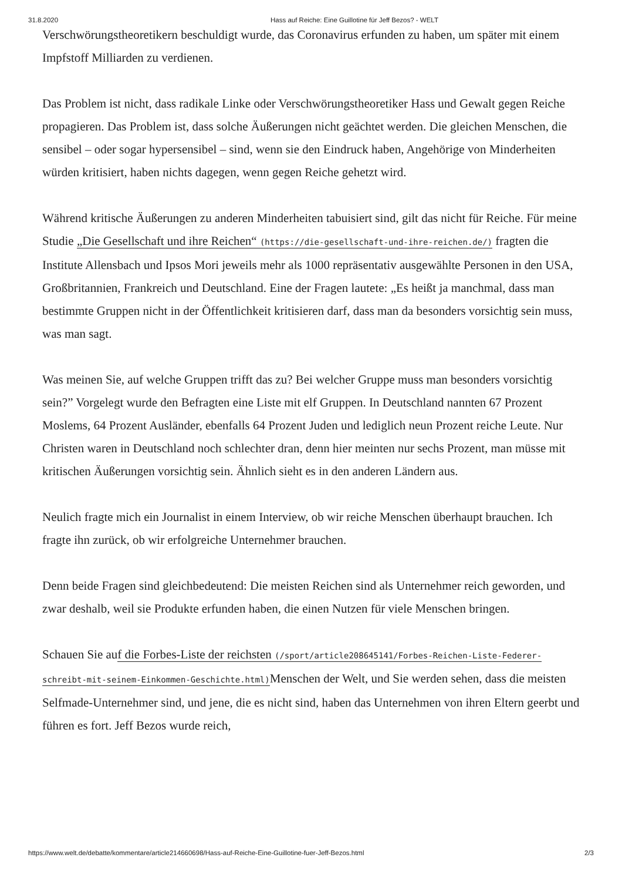31.8.2020 Hass auf Reiche: Eine Guillotine für Jeff Bezos? - WELT
Verschwörungstheoretikern beschuldigt wurde, das Coronavirus erfunden zu haben, um später mit einem Impfstoff Milliarden zu verdienen.
Das Problem ist nicht, dass radikale Linke oder Verschwörungstheoretiker Hass und Gewalt gegen Reiche propagieren. Das Problem ist, dass solche Äußerungen nicht geächtet werden. Die gleichen Menschen, die sensibel – oder sogar hypersensibel – sind, wenn sie den Eindruck haben, Angehörige von Minderheiten würden kritisiert, haben nichts dagegen, wenn gegen Reiche gehetzt wird.
Während kritische Äußerungen zu anderen Minderheiten tabuisiert sind, gilt das nicht für Reiche. Für meine Studie „Die Gesellschaft und ihre Reichen“ (https://die-gesellschaft-und-ihre-reichen.de/) fragten die Institute Allensbach und Ipsos Mori jeweils mehr als 1000 repräsentativ ausgewählte Personen in den USA, Großbritannien, Frankreich und Deutschland. Eine der Fragen lautete: „Es heißt ja manchmal, dass man bestimmte Gruppen nicht in der Öffentlichkeit kritisieren darf, dass man da besonders vorsichtig sein muss, was man sagt.
Was meinen Sie, auf welche Gruppen trifft das zu? Bei welcher Gruppe muss man besonders vorsichtig sein?” Vorgelegt wurde den Befragten eine Liste mit elf Gruppen. In Deutschland nannten 67 Prozent Moslems, 64 Prozent Ausländer, ebenfalls 64 Prozent Juden und lediglich neun Prozent reiche Leute. Nur Christen waren in Deutschland noch schlechter dran, denn hier meinten nur sechs Prozent, man müsse mit kritischen Äußerungen vorsichtig sein. Ähnlich sieht es in den anderen Ländern aus.
Neulich fragte mich ein Journalist in einem Interview, ob wir reiche Menschen überhaupt brauchen. Ich fragte ihn zurück, ob wir erfolgreiche Unternehmer brauchen.
Denn beide Fragen sind gleichbedeutend: Die meisten Reichen sind als Unternehmer reich geworden, und zwar deshalb, weil sie Produkte erfunden haben, die einen Nutzen für viele Menschen bringen.
Schauen Sie auf die Forbes-Liste der reichsten (/sport/article208645141/Forbes-Reichen-Liste-Federer-schreibt-mit-seinem-Einkommen-Geschichte.html) Menschen der Welt, und Sie werden sehen, dass die meisten Selfmade-Unternehmer sind, und jene, die es nicht sind, haben das Unternehmen von ihren Eltern geerbt und führen es fort. Jeff Bezos wurde reich,
https://www.welt.de/debatte/kommentare/article214660698/Hass-auf-Reiche-Eine-Guillotine-fuer-Jeff-Bezos.html 2/3